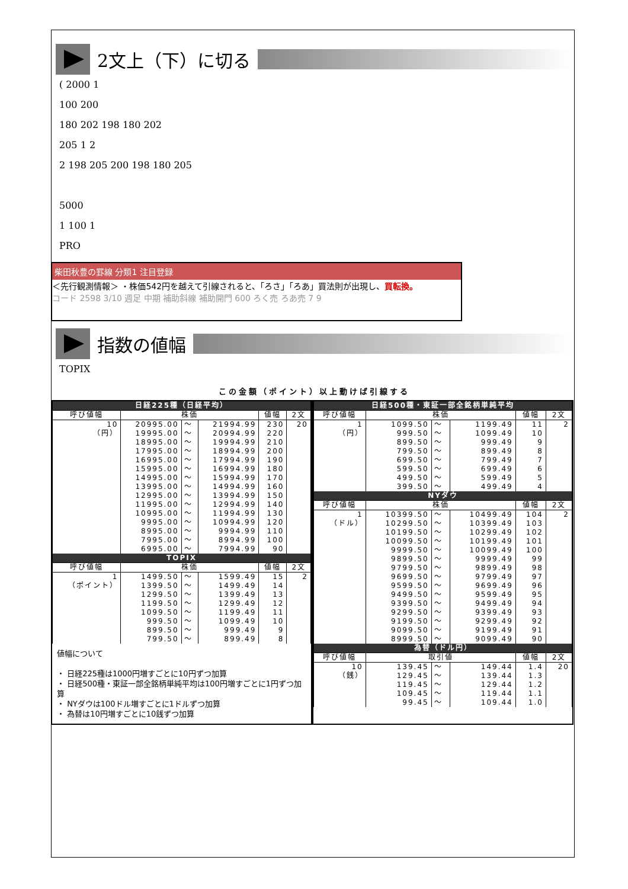2文上（下）に切る
( 2000 1
100 200
180 202 198 180 202
205 1 2
2 198 205 200 198 180 205
5000
1 100 1
PRO
柴田秋豊の罫線 分類1 注目登録
＜先行観測情報＞ ・株価542円を越えて引線されると、「ろさ」「ろあ」買法則が出現し、買転換。
コード 2598 3/10 週足 中期 補助斜線 補助開門 600 ろく売 ろあ売 7 9
指数の値幅
TOPIX
この金額（ポイント）以上動けば引線する
| 日経225種（日経平均） | | | | | |
| --- | --- | --- | --- | --- | --- |
| 呼び値幅 | 株価 | | | 値幅 | 2文 |
| 10 | 20995.00 | 〜 | 21994.99 | 230 | 20 |
| （円） | 19995.00 | 〜 | 20994.99 | 220 | |
| | 18995.00 | 〜 | 19994.99 | 210 | |
| | 17995.00 | 〜 | 18994.99 | 200 | |
| | 16995.00 | 〜 | 17994.99 | 190 | |
| | 15995.00 | 〜 | 16994.99 | 180 | |
| | 14995.00 | 〜 | 15994.99 | 170 | |
| | 13995.00 | 〜 | 14994.99 | 160 | |
| | 12995.00 | 〜 | 13994.99 | 150 | |
| | 11995.00 | 〜 | 12994.99 | 140 | |
| | 10995.00 | 〜 | 11994.99 | 130 | |
| | 9995.00 | 〜 | 10994.99 | 120 | |
| | 8995.00 | 〜 | 9994.99 | 110 | |
| | 7995.00 | 〜 | 8994.99 | 100 | |
| | 6995.00 | 〜 | 7994.99 | 90 | |
| TOPIX | | | | | |
| 呼び値幅 | 株価 | | | 値幅 | 2文 |
| 1 | 1499.50 | 〜 | 1599.49 | 15 | 2 |
| （ポイント） | 1399.50 | 〜 | 1499.49 | 14 | |
| | 1299.50 | 〜 | 1399.49 | 13 | |
| | 1199.50 | 〜 | 1299.49 | 12 | |
| | 1099.50 | 〜 | 1199.49 | 11 | |
| | 999.50 | 〜 | 1099.49 | 10 | |
| | 899.50 | 〜 | 999.49 | 9 | |
| | 799.50 | 〜 | 899.49 | 8 | |
値幅について
・ 日経225種は1000円増すごとに10円ずつ加算
・ 日経500種・東証一部全銘柄単純平均は100円増すごとに1円ずつ加算
・ NYダウは100ドル増すごとに1ドルずつ加算
・ 為替は10円増すごとに10銭ずつ加算
| 日経500種・東証一部全銘柄単純平均 | | | | | |
| --- | --- | --- | --- | --- | --- |
| 呼び値幅 | 株価 | | | 値幅 | 2文 |
| 1 | 1099.50 | 〜 | 1199.49 | 11 | 2 |
| （円） | 999.50 | 〜 | 1099.49 | 10 | |
| | 899.50 | 〜 | 999.49 | 9 | |
| | 799.50 | 〜 | 899.49 | 8 | |
| | 699.50 | 〜 | 799.49 | 7 | |
| | 599.50 | 〜 | 699.49 | 6 | |
| | 499.50 | 〜 | 599.49 | 5 | |
| | 399.50 | 〜 | 499.49 | 4 | |
| NYダウ | | | | | |
| 呼び値幅 | 株価 | | | 値幅 | 2文 |
| 1 | 10399.50 | 〜 | 10499.49 | 104 | 2 |
| （ドル） | 10299.50 | 〜 | 10399.49 | 103 | |
| | 10199.50 | 〜 | 10299.49 | 102 | |
| | 10099.50 | 〜 | 10199.49 | 101 | |
| | 9999.50 | 〜 | 10099.49 | 100 | |
| | 9899.50 | 〜 | 9999.49 | 99 | |
| | 9799.50 | 〜 | 9899.49 | 98 | |
| | 9699.50 | 〜 | 9799.49 | 97 | |
| | 9599.50 | 〜 | 9699.49 | 96 | |
| | 9499.50 | 〜 | 9599.49 | 95 | |
| | 9399.50 | 〜 | 9499.49 | 94 | |
| | 9299.50 | 〜 | 9399.49 | 93 | |
| | 9199.50 | 〜 | 9299.49 | 92 | |
| | 9099.50 | 〜 | 9199.49 | 91 | |
| | 8999.50 | 〜 | 9099.49 | 90 | |
| 為替（ドル円） | | | | | |
| 呼び値幅 | 取引値 | | | 値幅 | 2文 |
| 10 | 139.45 | 〜 | 149.44 | 1.4 | 20 |
| （銭） | 129.45 | 〜 | 139.44 | 1.3 | |
| | 119.45 | 〜 | 129.44 | 1.2 | |
| | 109.45 | 〜 | 119.44 | 1.1 | |
| | 99.45 | 〜 | 109.44 | 1.0 | |